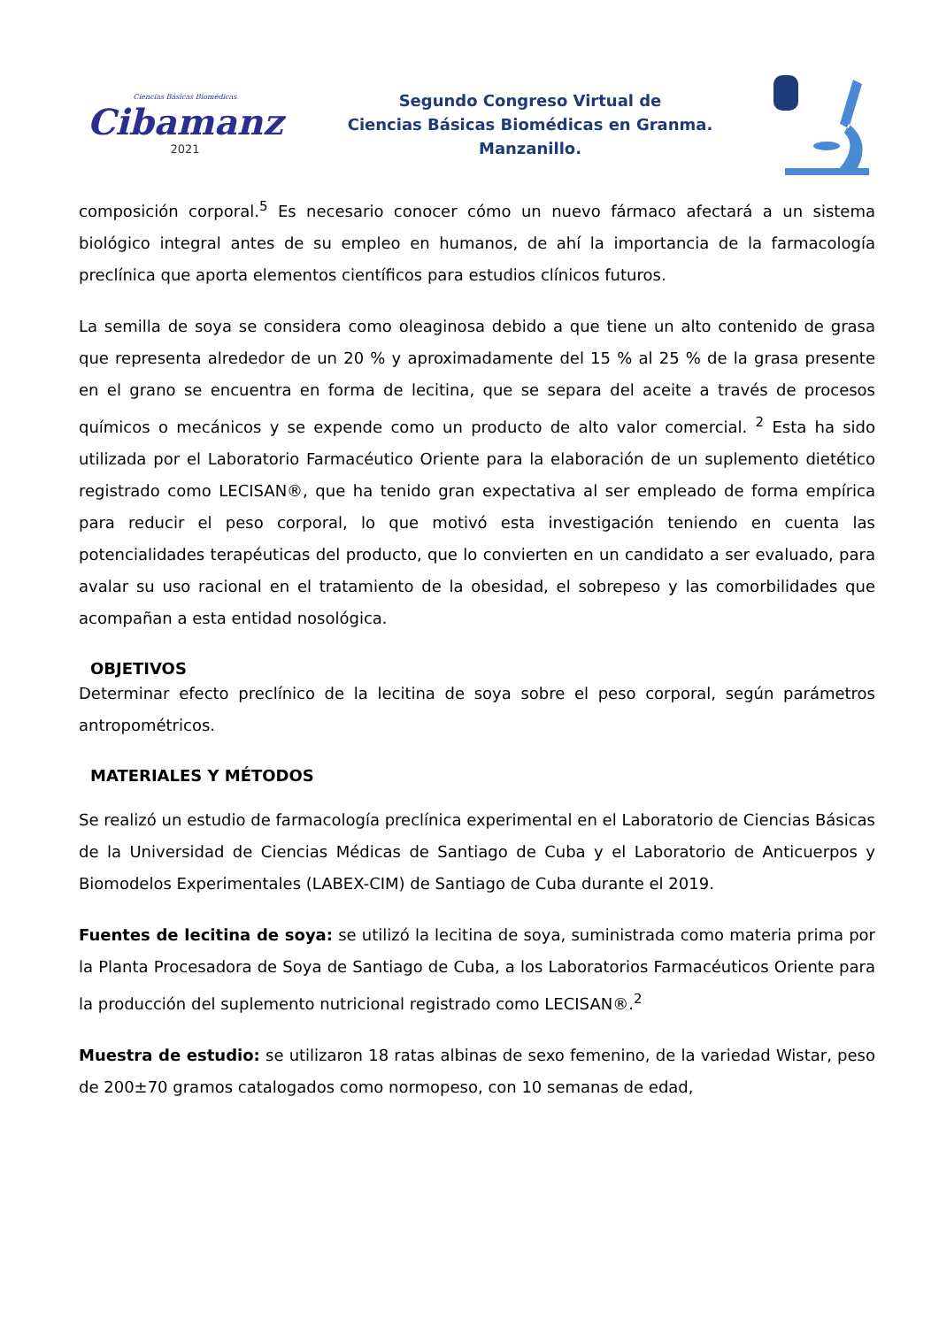Ciencias Básicas Biomédicas
Cibamanz
2021
Segundo Congreso Virtual de
Ciencias Básicas Biomédicas en Granma.
Manzanillo.
composición corporal.<sup>5</sup> Es necesario conocer cómo un nuevo fármaco afectará a un sistema biológico integral antes de su empleo en humanos, de ahí la importancia de la farmacología preclínica que aporta elementos científicos para estudios clínicos futuros.
La semilla de soya se considera como oleaginosa debido a que tiene un alto contenido de grasa que representa alrededor de un 20 % y aproximadamente del 15 % al 25 % de la grasa presente en el grano se encuentra en forma de lecitina, que se separa del aceite a través de procesos químicos o mecánicos y se expende como un producto de alto valor comercial. <sup>2</sup> Esta ha sido utilizada por el Laboratorio Farmacéutico Oriente para la elaboración de un suplemento dietético registrado como LECISAN®, que ha tenido gran expectativa al ser empleado de forma empírica para reducir el peso corporal, lo que motivó esta investigación teniendo en cuenta las potencialidades terapéuticas del producto, que lo convierten en un candidato a ser evaluado, para avalar su uso racional en el tratamiento de la obesidad, el sobrepeso y las comorbilidades que acompañan a esta entidad nosológica.
OBJETIVOS
Determinar efecto preclínico de la lecitina de soya sobre el peso corporal, según parámetros antropométricos.
MATERIALES Y MÉTODOS
Se realizó un estudio de farmacología preclínica experimental en el Laboratorio de Ciencias Básicas de la Universidad de Ciencias Médicas de Santiago de Cuba y el Laboratorio de Anticuerpos y Biomodelos Experimentales (LABEX-CIM) de Santiago de Cuba durante el 2019.
Fuentes de lecitina de soya: se utilizó la lecitina de soya, suministrada como materia prima por la Planta Procesadora de Soya de Santiago de Cuba, a los Laboratorios Farmacéuticos Oriente para la producción del suplemento nutricional registrado como LECISAN®.<sup>2</sup>
Muestra de estudio: se utilizaron 18 ratas albinas de sexo femenino, de la variedad Wistar, peso de 200±70 gramos catalogados como normopeso, con 10 semanas de edad,